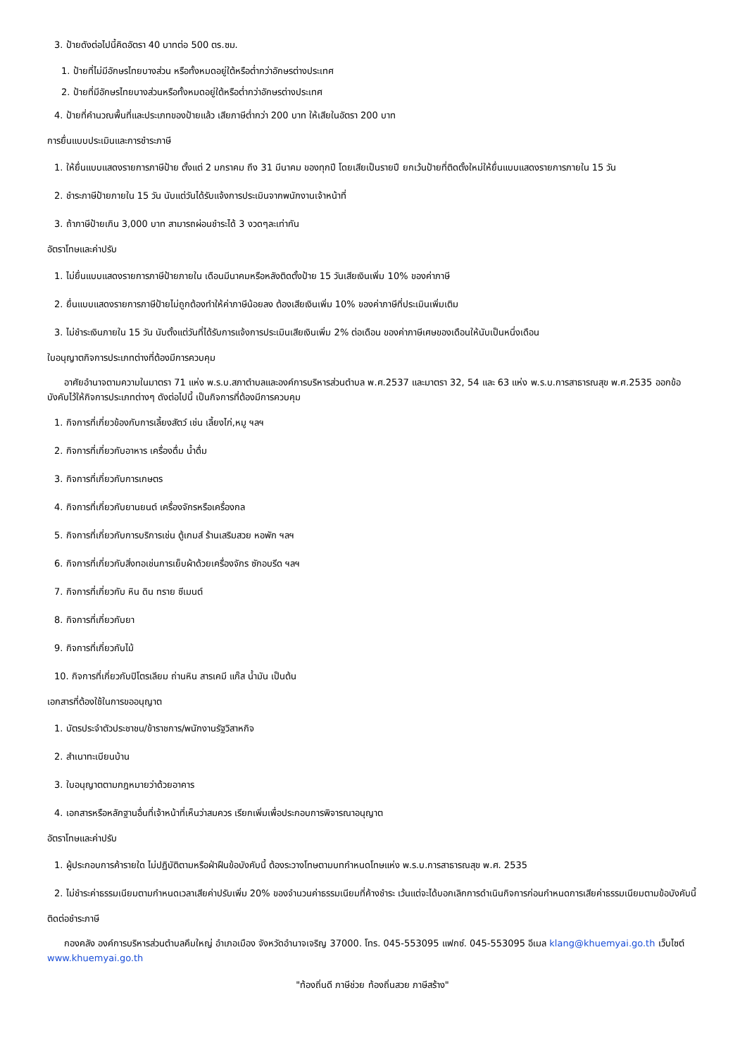3. ป้ายดังต่อไปนี้คิดอัตรา 40 บาทต่อ 500 ตร.ซม.
1. ป้ายที่ไม่มีอักษรไทยบางส่วน หรือทั้งหมดอยู่ใต้หรือต่ำกว่าอักษรต่างประเทศ
2. ป้ายที่มีอักษรไทยบางส่วนหรือทั้งหมดอยู่ใต้หรือต่ำกว่าอักษรต่างประเทศ
4. ป้ายที่คำนวณพื้นที่และประเภทของป้ายแล้ว เสียภาษีต่ำกว่า 200 บาท ให้เสียในอัตรา 200 บาท
การยื่นแบบประเมินและการชำระภาษี
1. ให้ยื่นแบบแสดงรายการภาษีป้าย ตั้งแต่ 2 มกราคม ถึง 31 มีนาคม ของทุกปี โดยเสียเป็นรายปี ยกเว้นป้ายที่ติดตั้งใหม่ให้ยื่นแบบแสดงรายการภายใน 15 วัน
2. ชำระภาษีป้ายภายใน 15 วัน นับแต่วันได้รับแจ้งการประเมินจากพนักงานเจ้าหน้าที่
3. ถ้าภาษีป้ายเกิน 3,000 บาท สามารถผ่อนชำระได้ 3 งวดๆละเท่ากัน
อัตราโทษและค่าปรับ
1. ไม่ยื่นแบบแสดงรายการภาษีป้ายภายใน เดือนมีนาคมหรือหลังติดตั้งป้าย 15 วันเสียเงินเพิ่ม 10% ของค่าภาษี
2. ยื่นแบบแสดงรายการภาษีป้ายไม่ถูกต้องทำให้ค่าภาษีน้อยลง ต้องเสียเงินเพิ่ม 10% ของค่าภาษีที่ประเมินเพิ่มเติม
3. ไม่ชำระเงินภายใน 15 วัน นับตั้งแต่วันที่ได้รับการแจ้งการประเมินเสียเงินเพิ่ม 2% ต่อเดือน ของค่าภาษีเศษของเดือนให้นับเป็นหนึ่งเดือน
ใบอนุญาตกิจการประเภทต่างที่ต้องมีการควบคุม
อาศัยอำนาจตามความในมาตรา 71 แห่ง พ.ร.บ.สภาตำบลและองค์การบริหารส่วนตำบล พ.ศ.2537 และมาตรา 32, 54 และ 63 แห่ง พ.ร.บ.การสาธารณสุข พ.ศ.2535 ออกข้อบังคับไว้ให้กิจการประเภทต่างๆ ดังต่อไปนี้ เป็นกิจการที่ต้องมีการควบคุม
1. กิจการที่เกี่ยวข้องกับการเลี้ยงสัตว์ เช่น เลี้ยงไก่,หมู ฯลฯ
2. กิจการที่เกี่ยวกับอาหาร เครื่องดื่ม น้ำดื่ม
3. กิจการที่เกี่ยวกับการเกษตร
4. กิจการที่เกี่ยวกับยานยนต์ เครื่องจักรหรือเครื่องกล
5. กิจการที่เกี่ยวกับการบริการเช่น ตู้เกมส์ ร้านเสริมสวย หอพัก ฯลฯ
6. กิจการที่เกี่ยวกับสิ่งทอเช่นการเย็บผ้าด้วยเครื่องจักร ซักอบรีด ฯลฯ
7. กิจการที่เกี่ยวกับ หิน ดิน ทราย ซีเมนต์
8. กิจการที่เกี่ยวกับยา
9. กิจการที่เกี่ยวกับไม้
10. กิจการที่เกี่ยวกับปิโตรเลียม ถ่านหิน สารเคมี แก๊ส น้ำมัน เป็นต้น
เอกสารที่ต้องใช้ในการขออนุญาต
1. บัตรประจำตัวประชาชน/ข้าราชการ/พนักงานรัฐวิสาหกิจ
2. สำเนาทะเบียนบ้าน
3. ใบอนุญาตตามกฎหมายว่าด้วยอาคาร
4. เอกสารหรือหลักฐานอื่นที่เจ้าหน้าที่เห็นว่าสมควร เรียกเพิ่มเพื่อประกอบการพิจารณาอนุญาต
อัตราโทษและค่าปรับ
1. ผู้ประกอบการค้ารายใด ไม่ปฏิบัติตามหรือฝ่าฝืนข้อบังคับนี้ ต้องระวางโทษตามบทกำหนดโทษแห่ง พ.ร.บ.การสาธารณสุข พ.ศ. 2535
2. ไม่ชำระค่าธรรมเนียมตามกำหนดเวลาเสียค่าปรับเพิ่ม 20% ของจำนวนค่าธรรมเนียมที่ค้างชำระ เว้นแต่จะได้บอกเลิกการดำเนินกิจการก่อนกำหนดการเสียค่าธรรมเนียมตามข้อบังคับนี้
ติดต่อชำระภาษี
กองคลัง องค์การบริหารส่วนตำบลคึมใหญ่ อำเภอเมือง จังหวัดอำนาจเจริญ 37000. โทร. 045-553095 แฟกซ์. 045-553095 อีเมล klang@khuemyai.go.th เว็บไซต์ www.khuemyai.go.th
"ท้องถิ่นดี ภาษีช่วย ท้องถิ่นสวย ภาษีสร้าง"